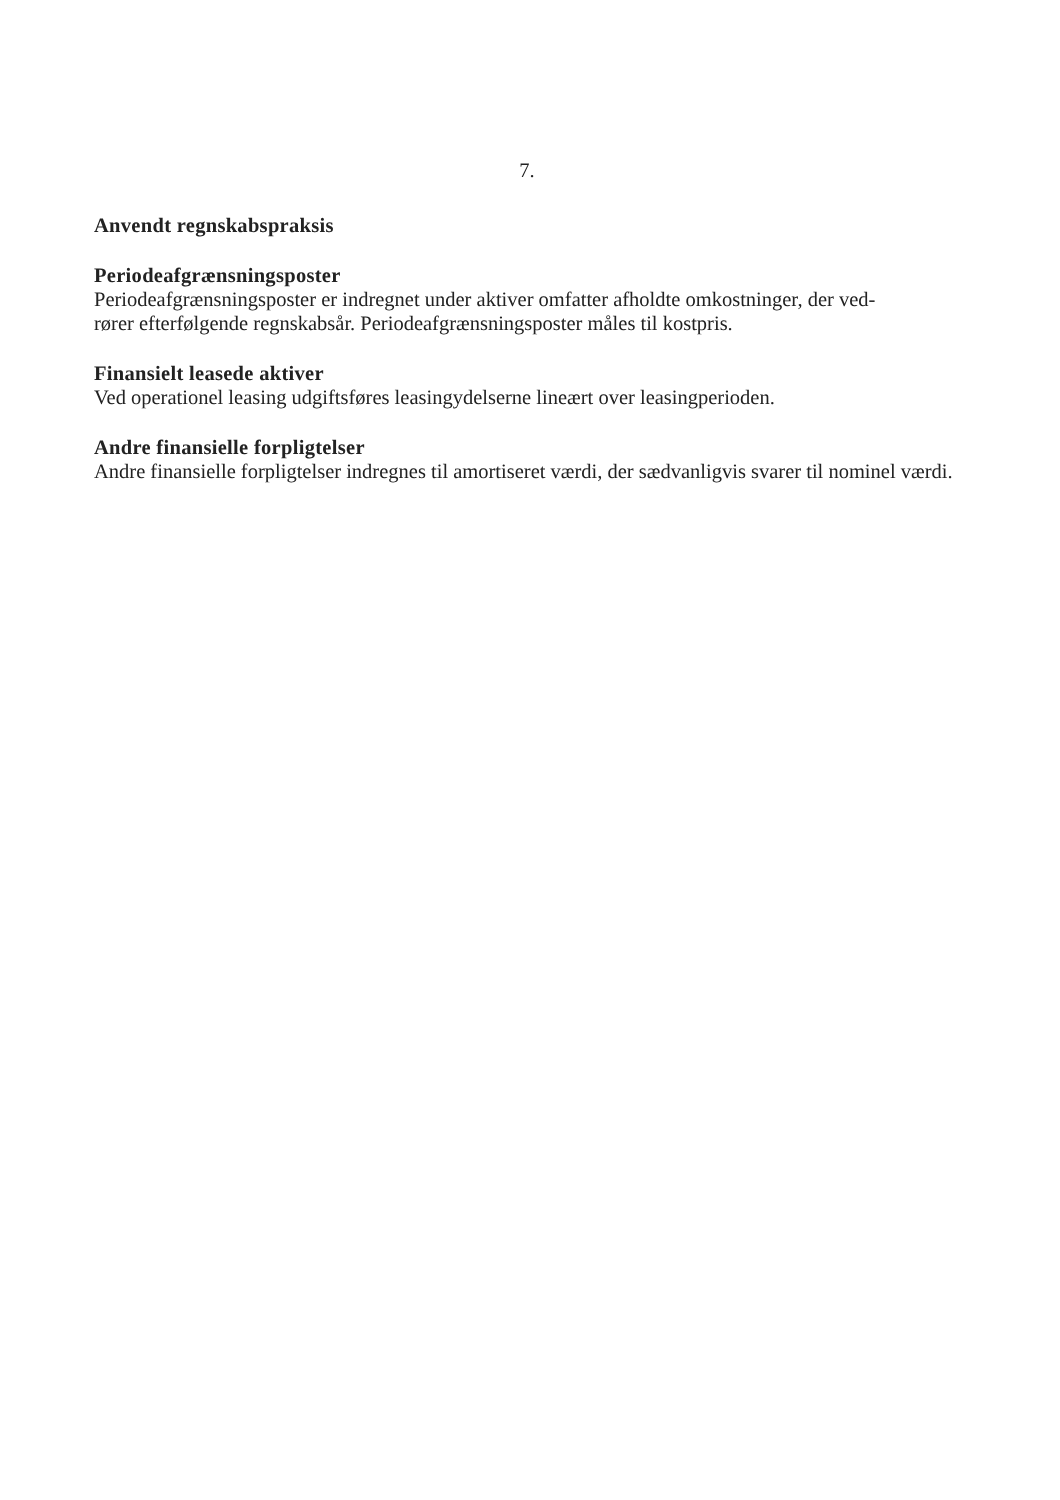7.
Anvendt regnskabspraksis
Periodeafgrænsningsposter
Periodeafgrænsningsposter er indregnet under aktiver omfatter afholdte omkostninger, der ved-
rører efterfølgende regnskabsår. Periodeafgrænsningsposter måles til kostpris.
Finansielt leasede aktiver
Ved operationel leasing udgiftsføres leasingydelserne lineært over leasingperioden.
Andre finansielle forpligtelser
Andre finansielle forpligtelser indregnes til amortiseret værdi, der sædvanligvis svarer til nominel værdi.